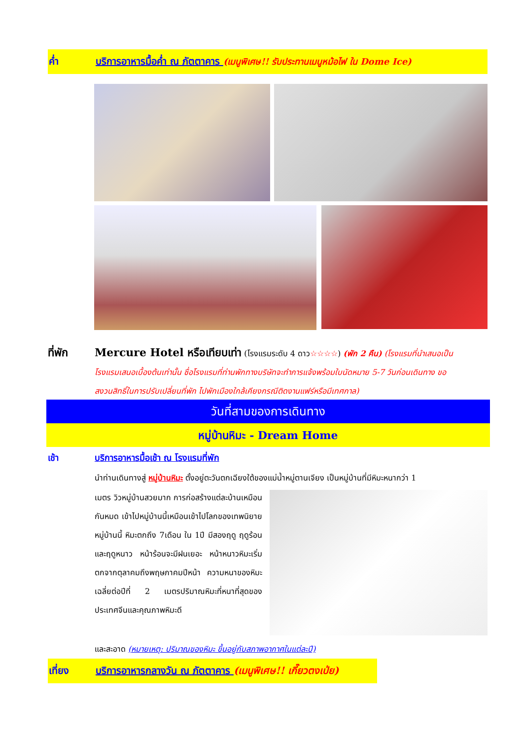ค่ำ บริการอาหารมื้อค่ำ ณ ภัตตาคาร (เมนูพิเศษ!! รับประทานเมนูหม้อไฟ ใน Dome Ice)
ที่พัก Mercure Hotel หรือเทียบเท่า (โรงแรมระดับ 4 ดาว☆☆☆☆) (พัก 2 คืน) (โรงแรมที่นำเสนอเป็น
โรงแรมเสนอเบื้องต้นเท่านั้น ชื่อโรงแรมที่ท่านพักทางบริษัทจะทำการแจ้งพร้อมใบนัดหมาย 5-7 วันก่อนเดินทาง ขอ
สงวนสิทธิ์ในการปรับเปลี่ยนที่พัก ไปพักเมืองใกล้เคียงกรณีติดงานแฟร์หรือมีเทศกาล)
วันที่สามของการเดินทาง
หมู่บ้านหิมะ - Dream Home
เช้า บริการอาหารมื้อเช้า ณ โรงแรมที่พัก
นำท่านเดินทางสู่ หมู่บ้านหิมะ ตั้งอยู่ตะวันตกเฉียงใต้ของแม่น้ำหมู่ตานเจียง เป็นหมู่บ้านที่มีหิมะหนากว่า 1
เมตร วิวหมู่บ้านสวยมาก การก่อสร้างแต่ละบ้านเหมือนกันหมด เข้าไปหมู่บ้านนี้เหมือนเข้าไปโลกของเทพนิยาย หมู่บ้านนี้ หิมะตกถึง 7เดือน ใน 1ปี มีสองฤดู ฤดูร้อน และฤดูหนาว หน้าร้อนจะมีฝนเยอะ หน้าหนาวหิมะเริ่มตกจากตุลาคมถึงพฤษภาคมปีหน้า ความหนาของหิมะเฉลี่ยต่อปีที่ 2 เมตรปริมาณหิมะที่หนาที่สุดของประเทศจีนและคุณภาพหิมะดี
และสะอาด (หมายเหตุ: ปริมาณของหิมะ ขึ้นอยู่กับสภาพอากาศในแต่ละปี)
เที่ยง บริการอาหารกลางวัน ณ ภัตตาคาร (เมนูพิเศษ!! เกี๊ยวตงเป่ย)